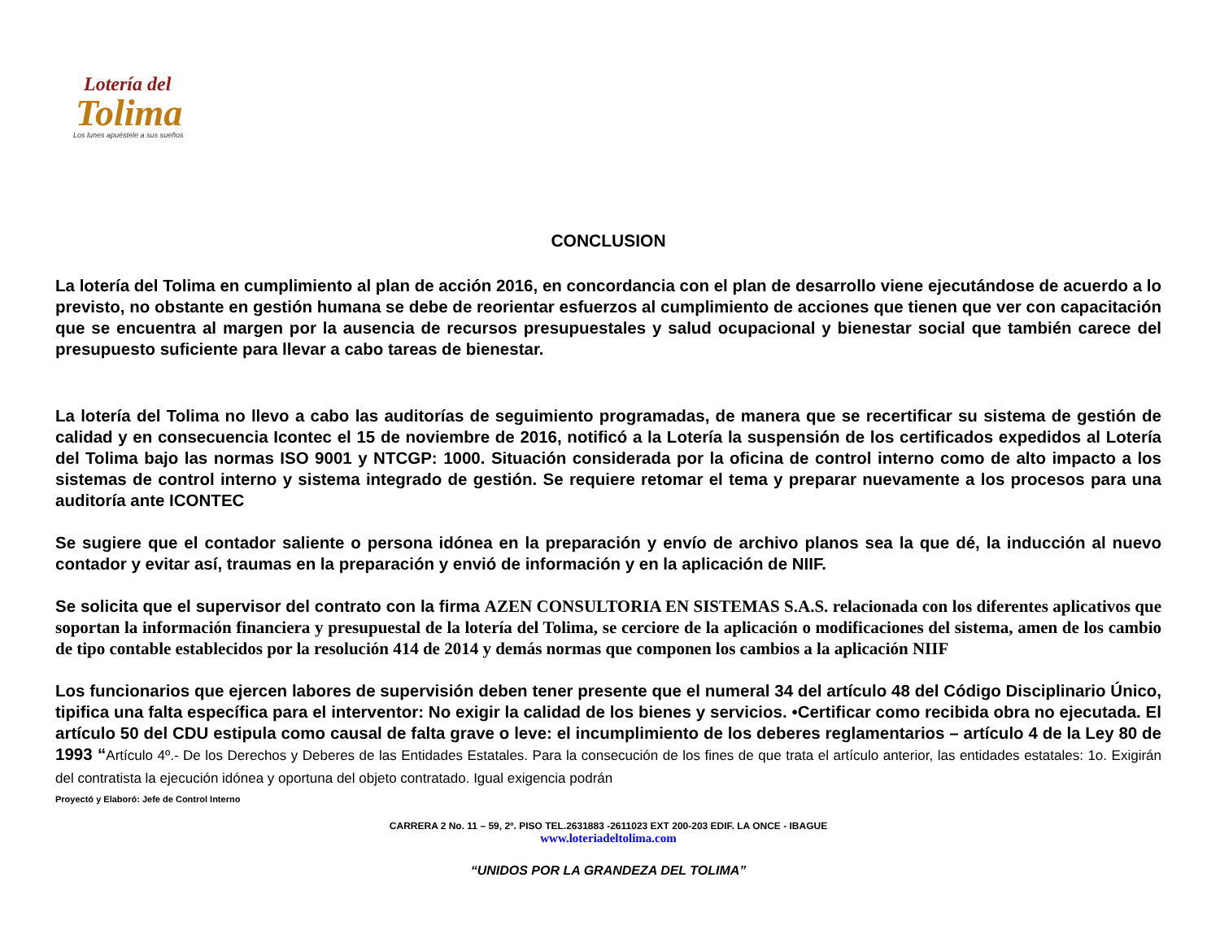Lotería del
Tolima
Los lunes apuéstele a sus sueños
CONCLUSION
La lotería del Tolima en cumplimiento al plan de acción 2016, en concordancia con el plan de desarrollo viene ejecutándose de acuerdo a lo previsto, no obstante en gestión humana se debe de reorientar esfuerzos al cumplimiento de acciones que tienen que ver con capacitación que se encuentra al margen por la ausencia de recursos presupuestales y salud ocupacional y bienestar social que también carece del presupuesto suficiente para llevar a cabo tareas de bienestar.
La lotería del Tolima no llevo a cabo las auditorías de seguimiento programadas, de manera que se recertificar su sistema de gestión de calidad y en consecuencia Icontec el 15 de noviembre de 2016, notificó a la Lotería la suspensión de los certificados expedidos al Lotería del Tolima bajo las normas ISO 9001 y NTCGP: 1000. Situación considerada por la oficina de control interno como de alto impacto a los sistemas de control interno y sistema integrado de gestión. Se requiere retomar el tema y preparar nuevamente a los procesos para una auditoría ante ICONTEC
Se sugiere que el contador saliente o persona idónea en la preparación y envío de archivo planos sea la que dé, la inducción al nuevo contador y evitar así, traumas en la preparación y envió de información y en la aplicación de NIIF.
Se solicita que el supervisor del contrato con la firma AZEN CONSULTORIA EN SISTEMAS S.A.S. relacionada con los diferentes aplicativos que soportan la información financiera y presupuestal de la lotería del Tolima, se cerciore de la aplicación o modificaciones del sistema, amen de los cambio de tipo contable establecidos por la resolución 414 de 2014 y demás normas que componen los cambios a la aplicación NIIF
Los funcionarios que ejercen labores de supervisión deben tener presente que el numeral 34 del artículo 48 del Código Disciplinario Único, tipifica una falta específica para el interventor: No exigir la calidad de los bienes y servicios. •Certificar como recibida obra no ejecutada. El artículo 50 del CDU estipula como causal de falta grave o leve: el incumplimiento de los deberes reglamentarios – artículo 4 de la Ley 80 de 1993 “Artículo 4º.- De los Derechos y Deberes de las Entidades Estatales. Para la consecución de los fines de que trata el artículo anterior, las entidades estatales: 1o. Exigirán del contratista la ejecución idónea y oportuna del objeto contratado. Igual exigencia podrán
Proyectó y Elaboró: Jefe de Control Interno
CARRERA 2 No. 11 – 59, 2º. PISO TEL.2631883 -2611023 EXT 200-203 EDIF. LA ONCE - IBAGUE
www.loteriadeltolima.com
“UNIDOS POR LA GRANDEZA DEL TOLIMA”